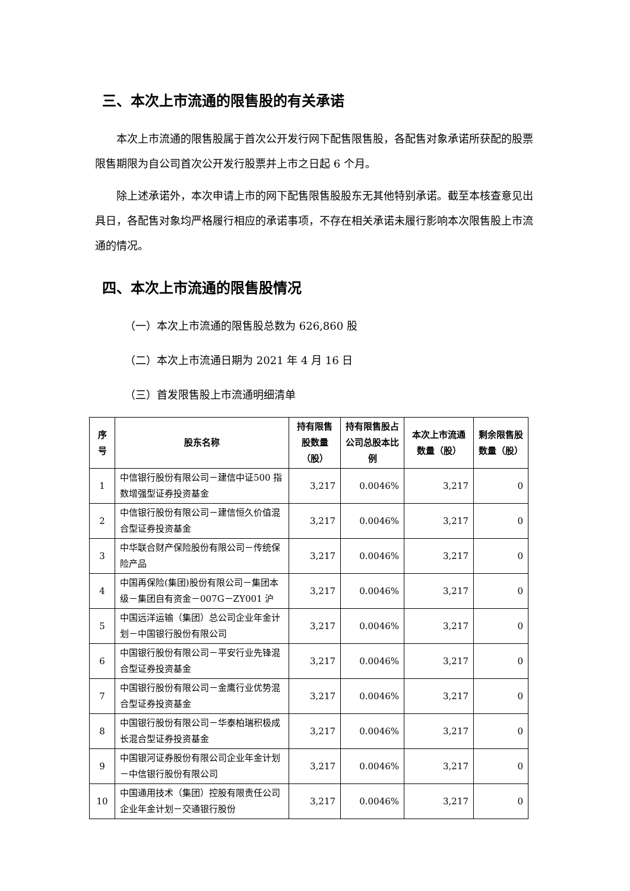三、本次上市流通的限售股的有关承诺
本次上市流通的限售股属于首次公开发行网下配售限售股，各配售对象承诺所获配的股票限售期限为自公司首次公开发行股票并上市之日起 6 个月。
除上述承诺外，本次申请上市的网下配售限售股股东无其他特别承诺。截至本核查意见出具日，各配售对象均严格履行相应的承诺事项，不存在相关承诺未履行影响本次限售股上市流通的情况。
四、本次上市流通的限售股情况
（一）本次上市流通的限售股总数为 626,860 股
（二）本次上市流通日期为 2021 年 4 月 16 日
（三）首发限售股上市流通明细清单
| 序号 | 股东名称 | 持有限售股数量（股） | 持有限售股占公司总股本比例 | 本次上市流通数量（股） | 剩余限售股数量（股） |
| --- | --- | --- | --- | --- | --- |
| 1 | 中信银行股份有限公司－建信中证500 指数增强型证券投资基金 | 3,217 | 0.0046% | 3,217 | 0 |
| 2 | 中信银行股份有限公司－建信恒久价值混合型证券投资基金 | 3,217 | 0.0046% | 3,217 | 0 |
| 3 | 中华联合财产保险股份有限公司－传统保险产品 | 3,217 | 0.0046% | 3,217 | 0 |
| 4 | 中国再保险(集团)股份有限公司－集团本级－集团自有资金－007G－ZY001 沪 | 3,217 | 0.0046% | 3,217 | 0 |
| 5 | 中国远洋运输（集团）总公司企业年金计划－中国银行股份有限公司 | 3,217 | 0.0046% | 3,217 | 0 |
| 6 | 中国银行股份有限公司－平安行业先锋混合型证券投资基金 | 3,217 | 0.0046% | 3,217 | 0 |
| 7 | 中国银行股份有限公司－金鹰行业优势混合型证券投资基金 | 3,217 | 0.0046% | 3,217 | 0 |
| 8 | 中国银行股份有限公司－华泰柏瑞积极成长混合型证券投资基金 | 3,217 | 0.0046% | 3,217 | 0 |
| 9 | 中国银河证券股份有限公司企业年金计划－中信银行股份有限公司 | 3,217 | 0.0046% | 3,217 | 0 |
| 10 | 中国通用技术（集团）控股有限责任公司企业年金计划－交通银行股份 | 3,217 | 0.0046% | 3,217 | 0 |